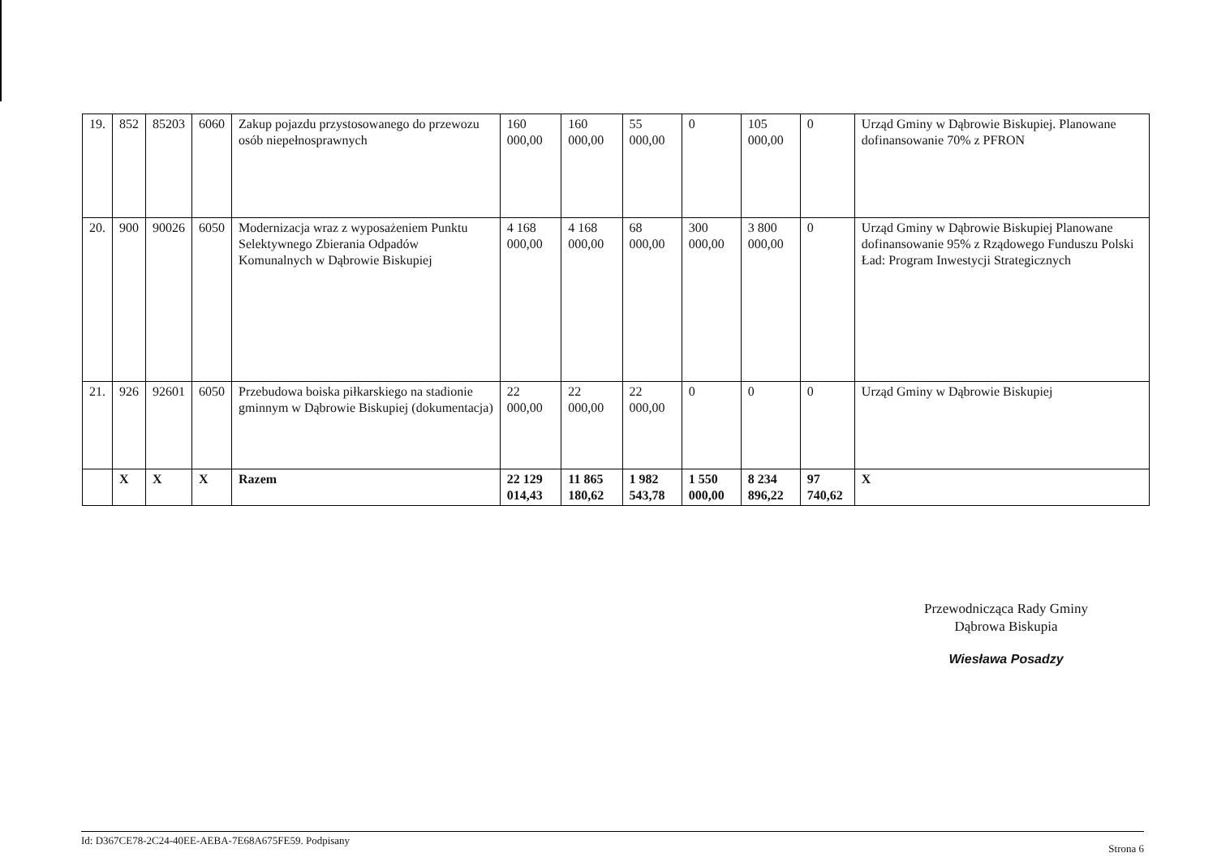| 19. | 852 | 85203 | 6060 | Zakup pojazdu przystosowanego do przewozu osób niepełnosprawnych | 160 000,00 | 160 000,00 | 55 000,00 | 0 | 105 000,00 | 0 | Urząd Gminy w Dąbrowie Biskupiej. Planowane dofinansowanie 70% z PFRON |
| 20. | 900 | 90026 | 6050 | Modernizacja wraz z wyposażeniem Punktu Selektywnego Zbierania Odpadów Komunalnych w Dąbrowie Biskupiej | 4 168 000,00 | 4 168 000,00 | 68 000,00 | 300 000,00 | 3 800 000,00 | 0 | Urząd Gminy w Dąbrowie Biskupiej Planowane dofinansowanie 95% z Rządowego Funduszu Polski Ład: Program Inwestycji Strategicznych |
| 21. | 926 | 92601 | 6050 | Przebudowa boiska piłkarskiego na stadionie gminnym w Dąbrowie Biskupiej (dokumentacja) | 22 000,00 | 22 000,00 | 22 000,00 | 0 | 0 | 0 | Urząd Gminy w Dąbrowie Biskupiej |
| | X | X | X | Razem | 22 129 014,43 | 11 865 180,62 | 1 982 543,78 | 1 550 000,00 | 8 234 896,22 | 97 740,62 | X |
Przewodnicząca Rady Gminy
Dąbrowa Biskupia
Wiesława Posadzy
Id: D367CE78-2C24-40EE-AEBA-7E68A675FE59. Podpisany Strona 6